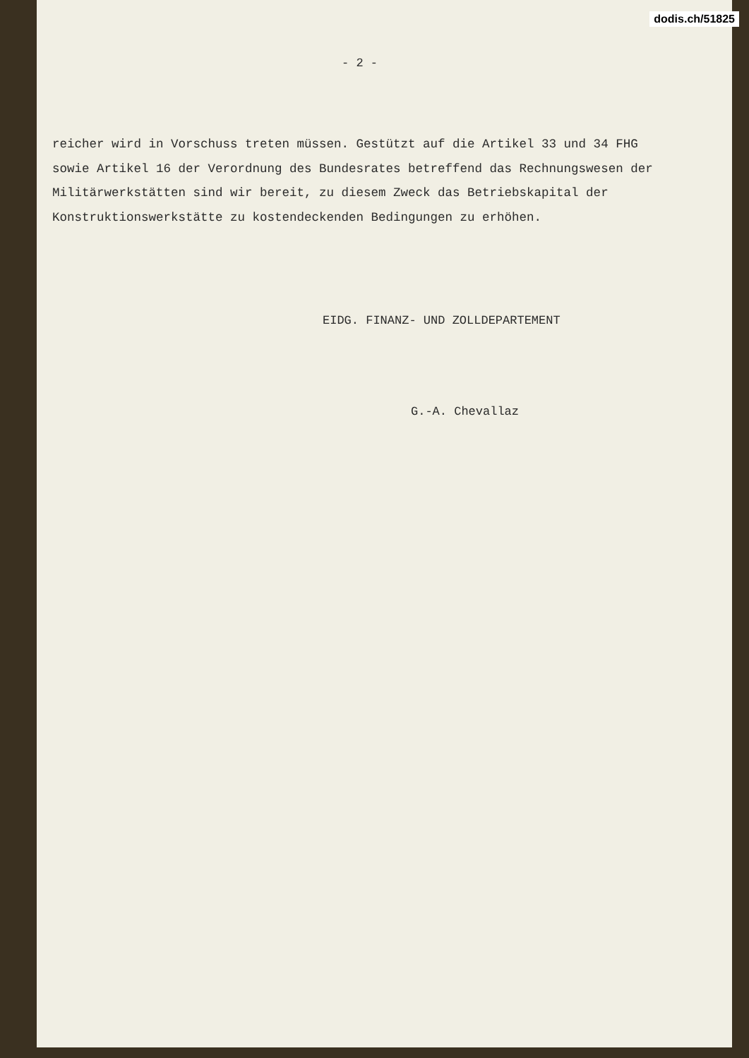dodis.ch/51825
- 2 -
reicher wird in Vorschuss treten müssen. Gestützt auf die Artikel 33 und 34 FHG sowie Artikel 16 der Verordnung des Bundesrates betreffend das Rechnungswesen der Militärwerkstätten sind wir bereit, zu diesem Zweck das Betriebskapital der Konstruktionswerkstätte zu kostendeckenden Bedingungen zu erhöhen.
EIDG. FINANZ- UND ZOLLDEPARTEMENT
G.-A. Chevallaz